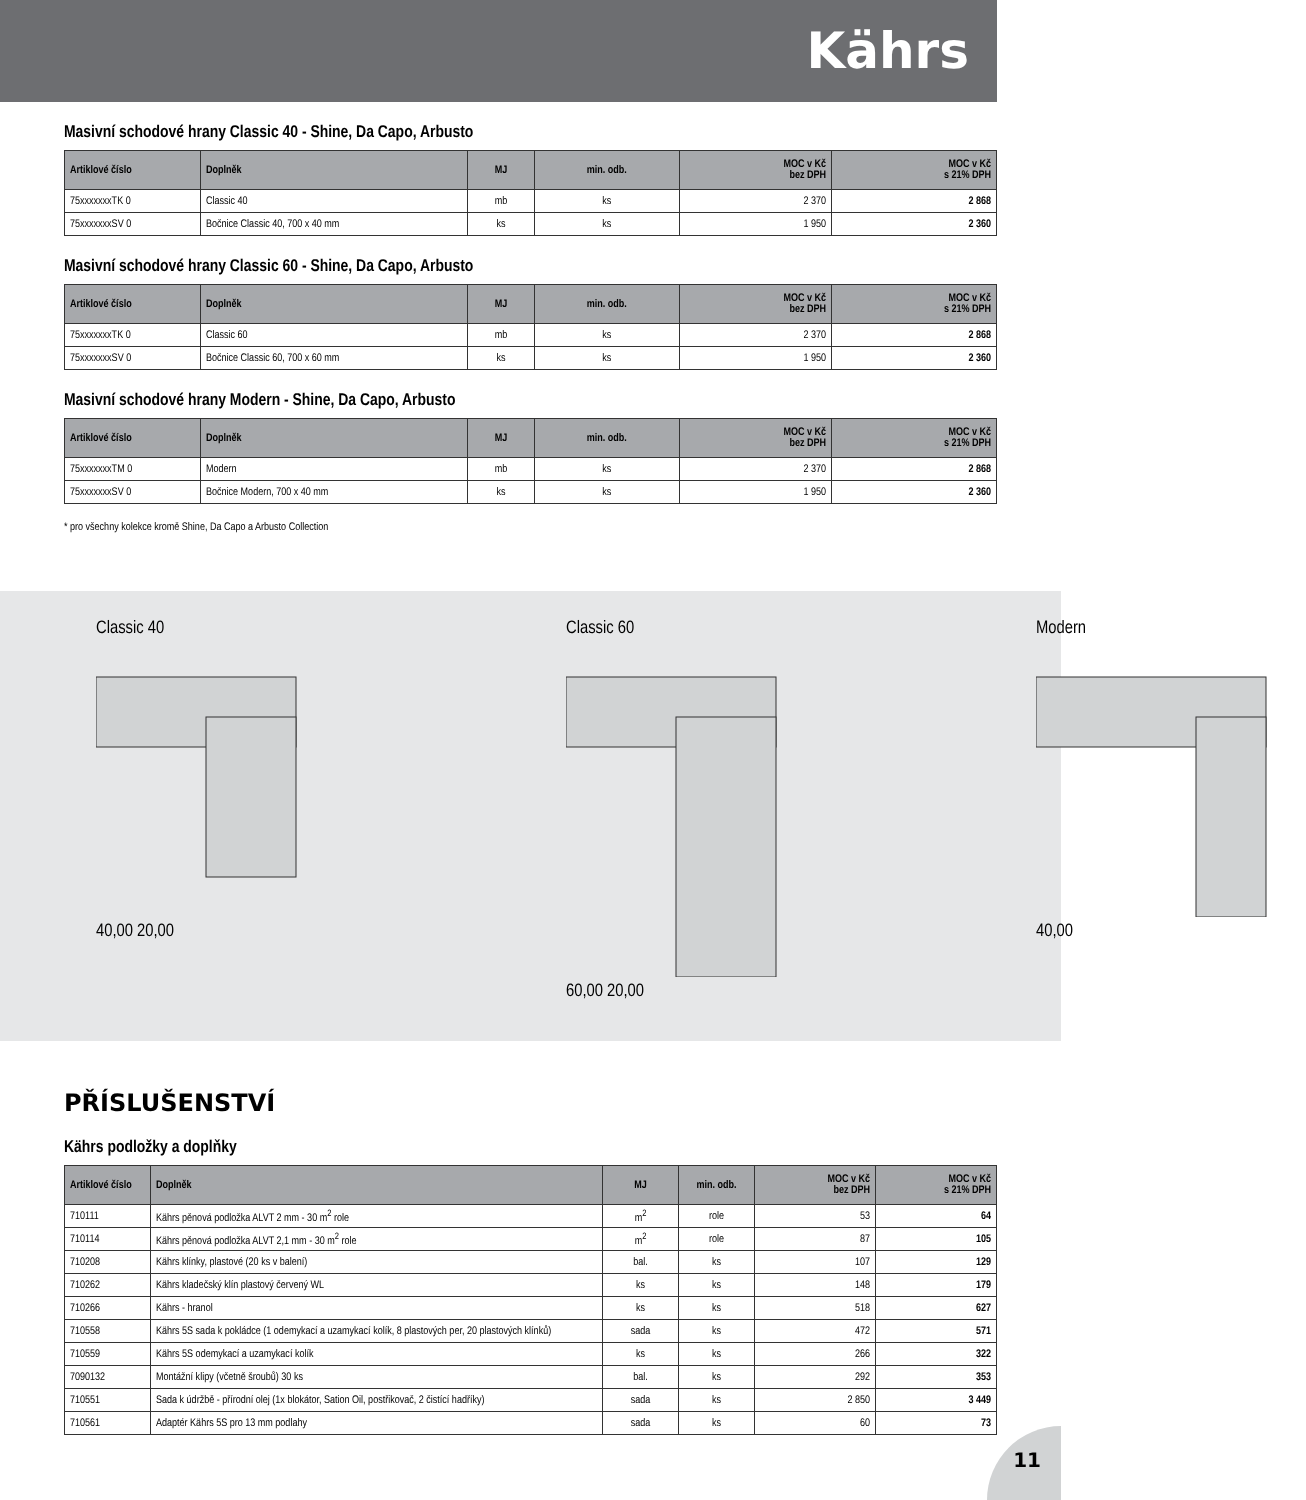Kährs
Masivní schodové hrany Classic 40 - Shine, Da Capo, Arbusto
| Artiklové číslo | Doplněk | MJ | min. odb. | MOC v Kč bez DPH | MOC v Kč s 21% DPH |
| --- | --- | --- | --- | --- | --- |
| 75xxxxxxxTK 0 | Classic 40 | mb | ks | 2 370 | 2 868 |
| 75xxxxxxxSV 0 | Bočnice Classic 40, 700 x 40 mm | ks | ks | 1 950 | 2 360 |
Masivní schodové hrany Classic 60 - Shine, Da Capo, Arbusto
| Artiklové číslo | Doplněk | MJ | min. odb. | MOC v Kč bez DPH | MOC v Kč s 21% DPH |
| --- | --- | --- | --- | --- | --- |
| 75xxxxxxxTK 0 | Classic 60 | mb | ks | 2 370 | 2 868 |
| 75xxxxxxxSV 0 | Bočnice Classic 60, 700 x 60 mm | ks | ks | 1 950 | 2 360 |
Masivní schodové hrany Modern - Shine, Da Capo, Arbusto
| Artiklové číslo | Doplněk | MJ | min. odb. | MOC v Kč bez DPH | MOC v Kč s 21% DPH |
| --- | --- | --- | --- | --- | --- |
| 75xxxxxxxTM 0 | Modern | mb | ks | 2 370 | 2 868 |
| 75xxxxxxxSV 0 | Bočnice Modern, 700 x 40 mm | ks | ks | 1 950 | 2 360 |
* pro všechny kolekce kromě Shine, Da Capo a Arbusto Collection
Classic 40
40,00 20,00
Classic 60
60,00 20,00
Modern
40,00
PŘÍSLUŠENSTVÍ
Kährs podložky a doplňky
| Artiklové číslo | Doplněk | MJ | min. odb. | MOC v Kč bez DPH | MOC v Kč s 21% DPH |
| --- | --- | --- | --- | --- | --- |
| 710111 | Kährs pěnová podložka ALVT 2 mm - 30 m<sup>2</sup> role | m<sup>2</sup> | role | 53 | 64 |
| 710114 | Kährs pěnová podložka ALVT 2,1 mm - 30 m<sup>2</sup> role | m<sup>2</sup> | role | 87 | 105 |
| 710208 | Kährs klínky, plastové (20 ks v balení) | bal. | ks | 107 | 129 |
| 710262 | Kährs kladečský klín plastový červený WL | ks | ks | 148 | 179 |
| 710266 | Kährs - hranol | ks | ks | 518 | 627 |
| 710558 | Kährs 5S sada k pokládce (1 odemykací a uzamykací kolík, 8 plastových per, 20 plastových klínků) | sada | ks | 472 | 571 |
| 710559 | Kährs 5S odemykací a uzamykací kolík | ks | ks | 266 | 322 |
| 7090132 | Montážní klipy (včetně šroubů) 30 ks | bal. | ks | 292 | 353 |
| 710551 | Sada k údržbě - přírodní olej (1x blokátor, Sation Oil, postřikovač, 2 čistící hadříky) | sada | ks | 2 850 | 3 449 |
| 710561 | Adaptér Kährs 5S pro 13 mm podlahy | sada | ks | 60 | 73 |
11